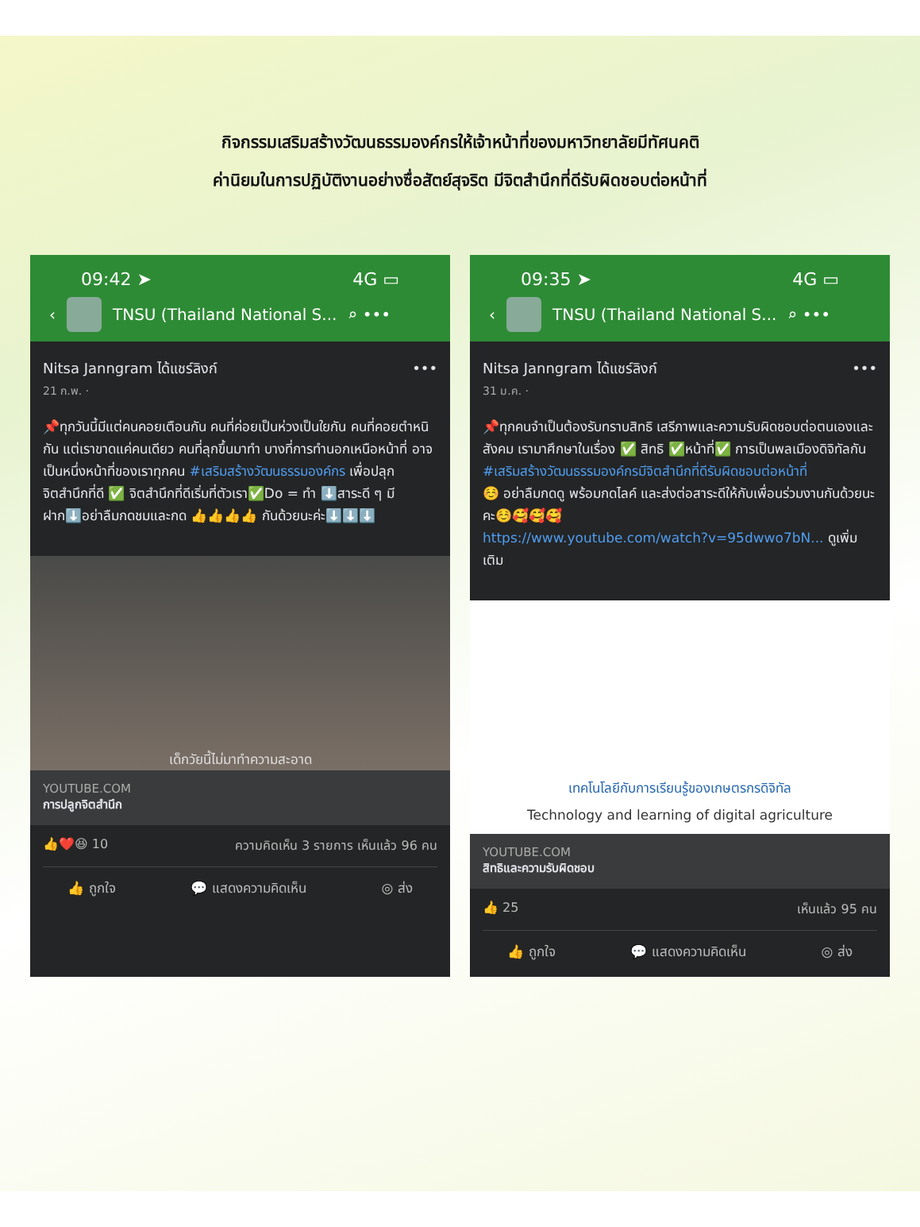กิจกรรมเสริมสร้างวัฒนธรรมองค์กรให้เจ้าหน้าที่ของมหาวิทยาลัยมีทัศนคติ
ค่านิยมในการปฏิบัติงานอย่างซื่อสัตย์สุจริต มีจิตสำนึกที่ดีรับผิดชอบต่อหน้าที่
09:42 ➤ 4G ▭
‹ TNSU (Thailand National S... ⌕ •••
Nitsa Janngram ได้แชร์ลิงก์ •••
21 ก.พ. ·
📌ทุกวันนี้มีแต่คนคอยเตือนกัน คนที่ค่อยเป็นห่วงเป็นใยกัน คนที่คอยตำหนิกัน แต่เราขาดแค่คนเดียว คนที่ลุกขึ้นมาทำ บางที่การทำนอกเหนือหน้าที่ อาจเป็นหนึ่งหน้าที่ของเราทุกคน #เสริมสร้างวัฒนธรรมองค์กร เพื่อปลุกจิตสำนึกที่ดี ✅ จิตสำนึกที่ดีเริ่มที่ตัวเรา✅Do = ทำ ⬇️สาระดี ๆ มีฝาก⬇️อย่าลืมกดชมและกด 👍👍👍👍 กันด้วยนะค่ะ⬇️⬇️⬇️
เด็กวัยนี้ไม่มาทำความสะอาด
YOUTUBE.COM
การปลูกจิตสำนึก
👍❤️😆 10 ความคิดเห็น 3 รายการ เห็นแล้ว 96 คน
👍 ถูกใจ 💬 แสดงความคิดเห็น ◎ ส่ง
09:35 ➤ 4G ▭
‹ TNSU (Thailand National S... ⌕ •••
Nitsa Janngram ได้แชร์ลิงก์ •••
31 ม.ค. ·
📌ทุกคนจำเป็นต้องรับทราบสิทธิ เสรีภาพและความรับผิดชอบต่อตนเองและสังคม เรามาศึกษาในเรื่อง ✅ สิทธิ ✅หน้าที่✅ การเป็นพลเมืองดิจิทัลกัน #เสริมสร้างวัฒนธรรมองค์กรมีจิตสำนึกที่ดีรับผิดชอบต่อหน้าที่
☺️ อย่าลืมกดดู พร้อมกดไลค์ และส่งต่อสาระดีให้กับเพื่อนร่วมงานกันด้วยนะคะ☺️🥰🥰🥰
https://www.youtube.com/watch?v=95dwwo7bN... ดูเพิ่มเติม
เทคโนโลยีกับการเรียนรู้ของเกษตรกรดิจิทัล
Technology and learning of digital agriculture
YOUTUBE.COM
สิทธิและความรับผิดชอบ
👍 25 เห็นแล้ว 95 คน
👍 ถูกใจ 💬 แสดงความคิดเห็น ◎ ส่ง